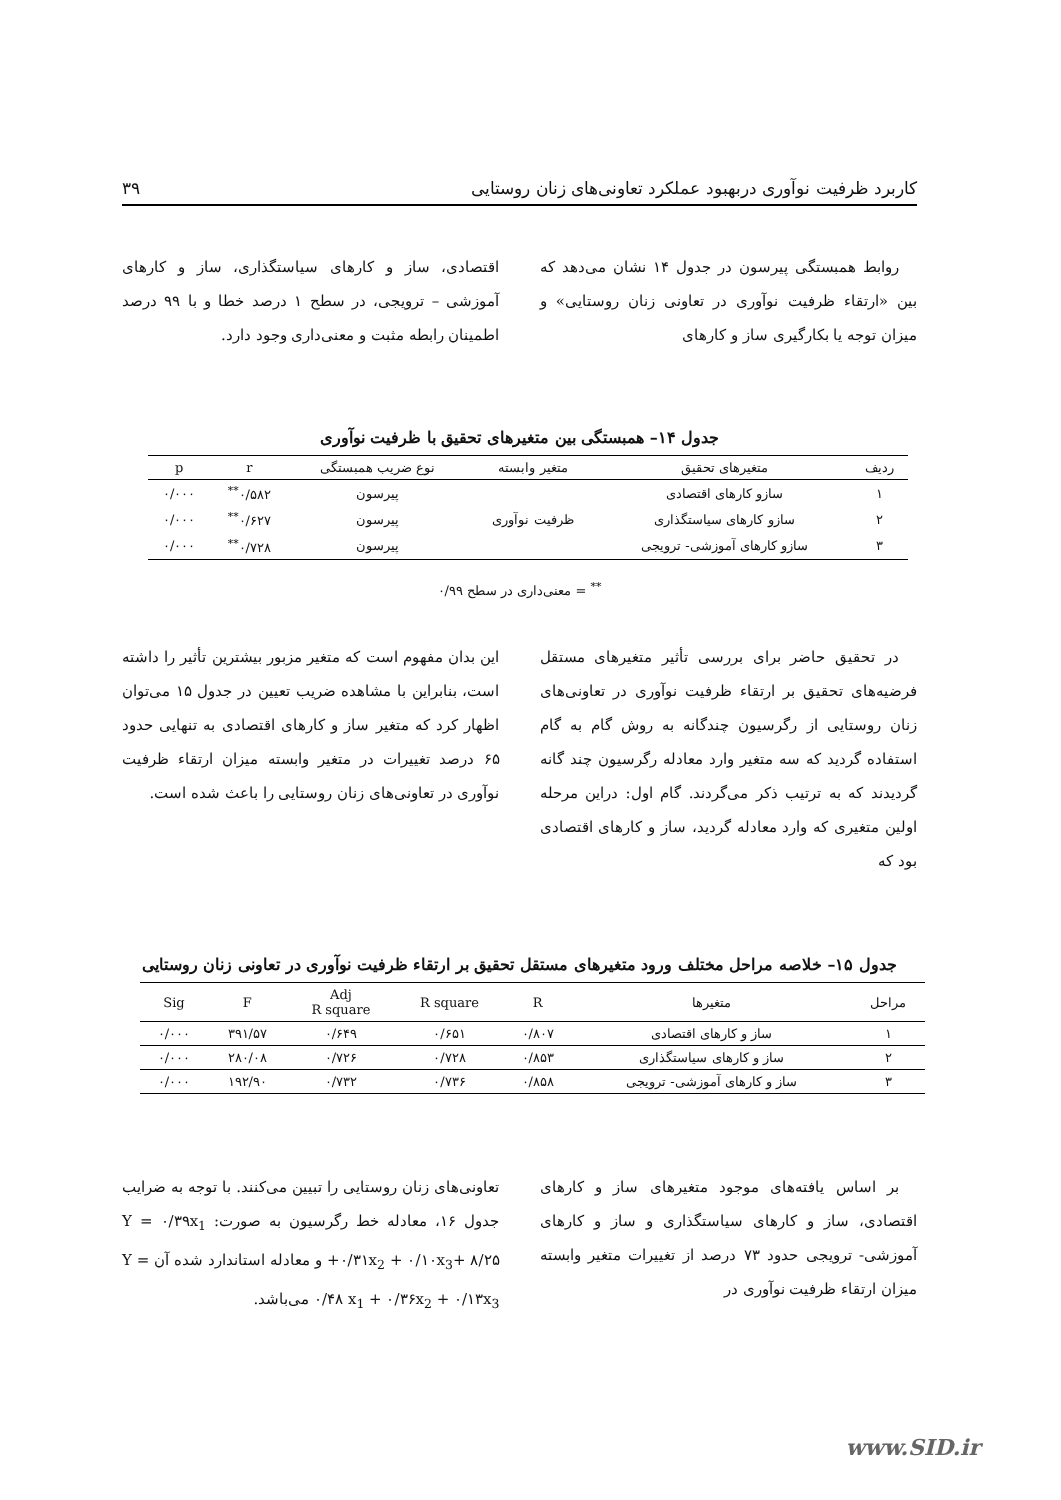کاربرد ظرفیت نوآوری دربهبود عملکرد تعاونی‌های زنان روستایی ۳۹
روابط همبستگی پیرسون در جدول ۱۴ نشان می‌دهد که بین «ارتقاء ظرفیت نوآوری در تعاونی زنان روستایی» و میزان توجه یا بکارگیری ساز و کارهای
اقتصادی، ساز و کارهای سیاستگذاری، ساز و کارهای آموزشی – ترویجی، در سطح ۱ درصد خطا و با ۹۹ درصد اطمینان رابطه مثبت و معنی‌داری وجود دارد.
جدول ۱۴– همبستگی بین متغیرهای تحقیق با ظرفیت نوآوری
| ردیف | متغیرهای تحقیق | متغیر وابسته | نوع ضریب همبستگی | r | p |
| --- | --- | --- | --- | --- | --- |
| ۱ | سازو کارهای اقتصادی | ظرفیت نوآوری | پیرسون | ۰/۵۸۲<sup>**</sup> | ۰/۰۰۰ |
| ۲ | سازو کارهای سیاستگذاری | | پیرسون | ۰/۶۲۷<sup>**</sup> | ۰/۰۰۰ |
| ۳ | سازو کارهای آموزشی- ترویجی | | پیرسون | ۰/۷۲۸<sup>**</sup> | ۰/۰۰۰ |
<sup>**</sup> = معنی‌داری در سطح ۰/۹۹
در تحقیق حاضر برای بررسی تأثیر متغیرهای مستقل فرضیه‌های تحقیق بر ارتقاء ظرفیت نوآوری در تعاونی‌های زنان روستایی از رگرسیون چندگانه به روش گام به گام استفاده گردید که سه متغیر وارد معادله رگرسیون چند گانه گردیدند که به ترتیب ذکر می‌گردند. گام اول: دراین مرحله اولین متغیری که وارد معادله گردید، ساز و کارهای اقتصادی بود که
این بدان مفهوم است که متغیر مزبور بیشترین تأثیر را داشته است، بنابراین با مشاهده ضریب تعیین در جدول ۱۵ می‌توان اظهار کرد که متغیر ساز و کارهای اقتصادی به تنهایی حدود ۶۵ درصد تغییرات در متغیر وابسته میزان ارتقاء ظرفیت نوآوری در تعاونی‌های زنان روستایی را باعث شده است.
جدول ۱۵– خلاصه مراحل مختلف ورود متغیرهای مستقل تحقیق بر ارتقاء ظرفیت نوآوری در تعاونی زنان روستایی
| مراحل | متغیرها | R | R square | Adj R square | F | Sig |
| --- | --- | --- | --- | --- | --- | --- |
| ۱ | ساز و کارهای اقتصادی | ۰/۸۰۷ | ۰/۶۵۱ | ۰/۶۴۹ | ۳۹۱/۵۷ | ۰/۰۰۰ |
| ۲ | ساز و کارهای سیاستگذاری | ۰/۸۵۳ | ۰/۷۲۸ | ۰/۷۲۶ | ۲۸۰/۰۸ | ۰/۰۰۰ |
| ۳ | ساز و کارهای آموزشی- ترویجی | ۰/۸۵۸ | ۰/۷۳۶ | ۰/۷۳۲ | ۱۹۲/۹۰ | ۰/۰۰۰ |
بر اساس یافته‌های موجود متغیرهای ساز و کارهای اقتصادی، ساز و کارهای سیاستگذاری و ساز و کارهای آموزشی- ترویجی حدود ۷۳ درصد از تغییرات متغیر وابسته میزان ارتقاء ظرفیت نوآوری در
تعاونی‌های زنان روستایی را تبیین می‌کنند. با توجه به ضرایب جدول ۱۶، معادله خط رگرسیون به صورت: Y = ۰/۳۹x<sub>1</sub> +۰/۳۱x<sub>2</sub> + ۰/۱۰x<sub>3</sub>+ ۸/۲۵ و معادله استاندارد شده آن Y = ۰/۴۸ x<sub>1</sub> + ۰/۳۶x<sub>2</sub> + ۰/۱۳x<sub>3</sub> می‌باشد.
www.SID.ir